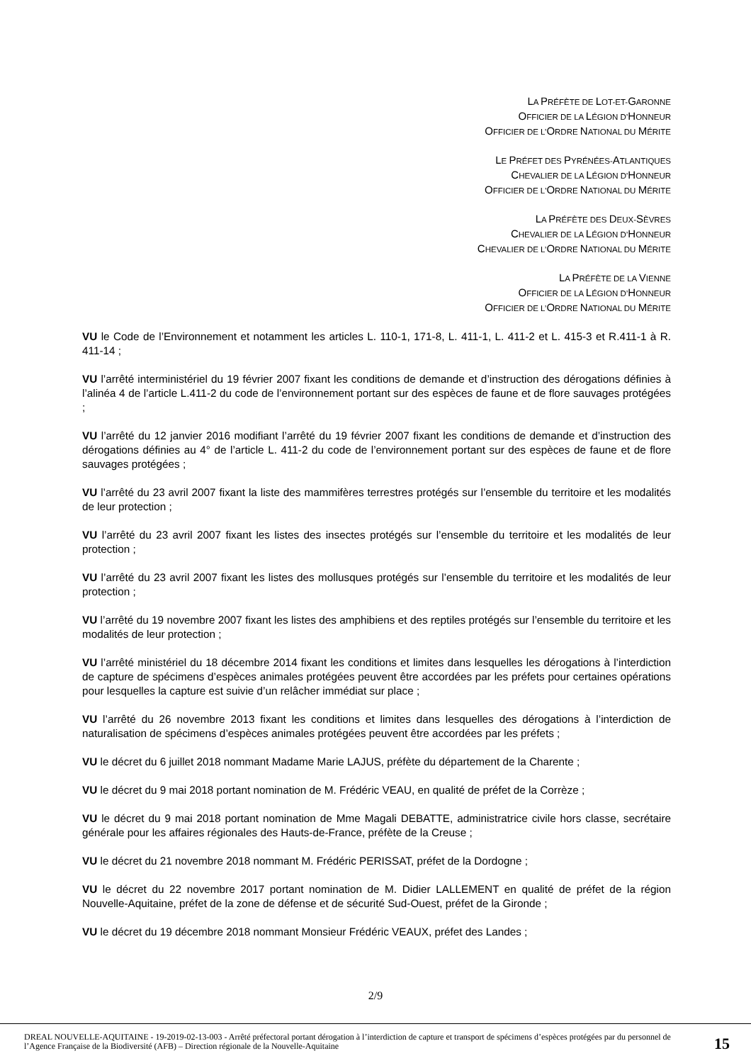LA PRÉFÈTE DE LOT-ET-GARONNE
OFFICIER DE LA LÉGION D’HONNEUR
OFFICIER DE L’ORDRE NATIONAL DU MÉRITE
LE PRÉFET DES PYRÉNÉES-ATLANTIQUES
CHEVALIER DE LA LÉGION D'HONNEUR
OFFICIER DE L'ORDRE NATIONAL DU MÉRITE
LA PRÉFÈTE DES DEUX-SÈVRES
CHEVALIER DE LA LÉGION D’HONNEUR
CHEVALIER DE L’ORDRE NATIONAL DU MÉRITE
LA PRÉFÈTE DE LA VIENNE
OFFICIER DE LA LÉGION D’HONNEUR
OFFICIER DE L’ORDRE NATIONAL DU MÉRITE
VU le Code de l’Environnement et notamment les articles L. 110-1, 171-8, L. 411-1, L. 411-2 et L. 415-3 et R.411-1 à R. 411-14 ;
VU l’arrêté interministériel du 19 février 2007 fixant les conditions de demande et d’instruction des dérogations définies à l’alinéa 4 de l’article L.411-2 du code de l’environnement portant sur des espèces de faune et de flore sauvages protégées ;
VU l’arrêté du 12 janvier 2016 modifiant l’arrêté du 19 février 2007 fixant les conditions de demande et d’instruction des dérogations définies au 4° de l’article L. 411-2 du code de l’environnement portant sur des espèces de faune et de flore sauvages protégées ;
VU l’arrêté du 23 avril 2007 fixant la liste des mammifères terrestres protégés sur l’ensemble du territoire et les modalités de leur protection ;
VU l’arrêté du 23 avril 2007 fixant les listes des insectes protégés sur l’ensemble du territoire et les modalités de leur protection ;
VU l’arrêté du 23 avril 2007 fixant les listes des mollusques protégés sur l’ensemble du territoire et les modalités de leur protection ;
VU l’arrêté du 19 novembre 2007 fixant les listes des amphibiens et des reptiles protégés sur l’ensemble du territoire et les modalités de leur protection ;
VU l’arrêté ministériel du 18 décembre 2014 fixant les conditions et limites dans lesquelles les dérogations à l’interdiction de capture de spécimens d’espèces animales protégées peuvent être accordées par les préfets pour certaines opérations pour lesquelles la capture est suivie d’un relâcher immédiat sur place ;
VU l’arrêté du 26 novembre 2013 fixant les conditions et limites dans lesquelles des dérogations à l’interdiction de naturalisation de spécimens d’espèces animales protégées peuvent être accordées par les préfets ;
VU le décret du 6 juillet 2018 nommant Madame Marie LAJUS, préfète du département de la Charente ;
VU le décret du 9 mai 2018 portant nomination de M. Frédéric VEAU, en qualité de préfet de la Corrèze ;
VU le décret du 9 mai 2018 portant nomination de Mme Magali DEBATTE, administratrice civile hors classe, secrétaire générale pour les affaires régionales des Hauts-de-France, préfète de la Creuse ;
VU le décret du 21 novembre 2018 nommant M. Frédéric PERISSAT, préfet de la Dordogne ;
VU le décret du 22 novembre 2017 portant nomination de M. Didier LALLEMENT en qualité de préfet de la région Nouvelle-Aquitaine, préfet de la zone de défense et de sécurité Sud-Ouest, préfet de la Gironde ;
VU le décret du 19 décembre 2018 nommant Monsieur Frédéric VEAUX, préfet des Landes ;
2/9
DREAL NOUVELLE-AQUITAINE - 19-2019-02-13-003 - Arrêté préfectoral portant dérogation à l’interdiction de capture et transport de spécimens d’espèces protégées par du personnel de l’Agence Française de la Biodiversité (AFB) – Direction régionale de la Nouvelle-Aquitaine
15